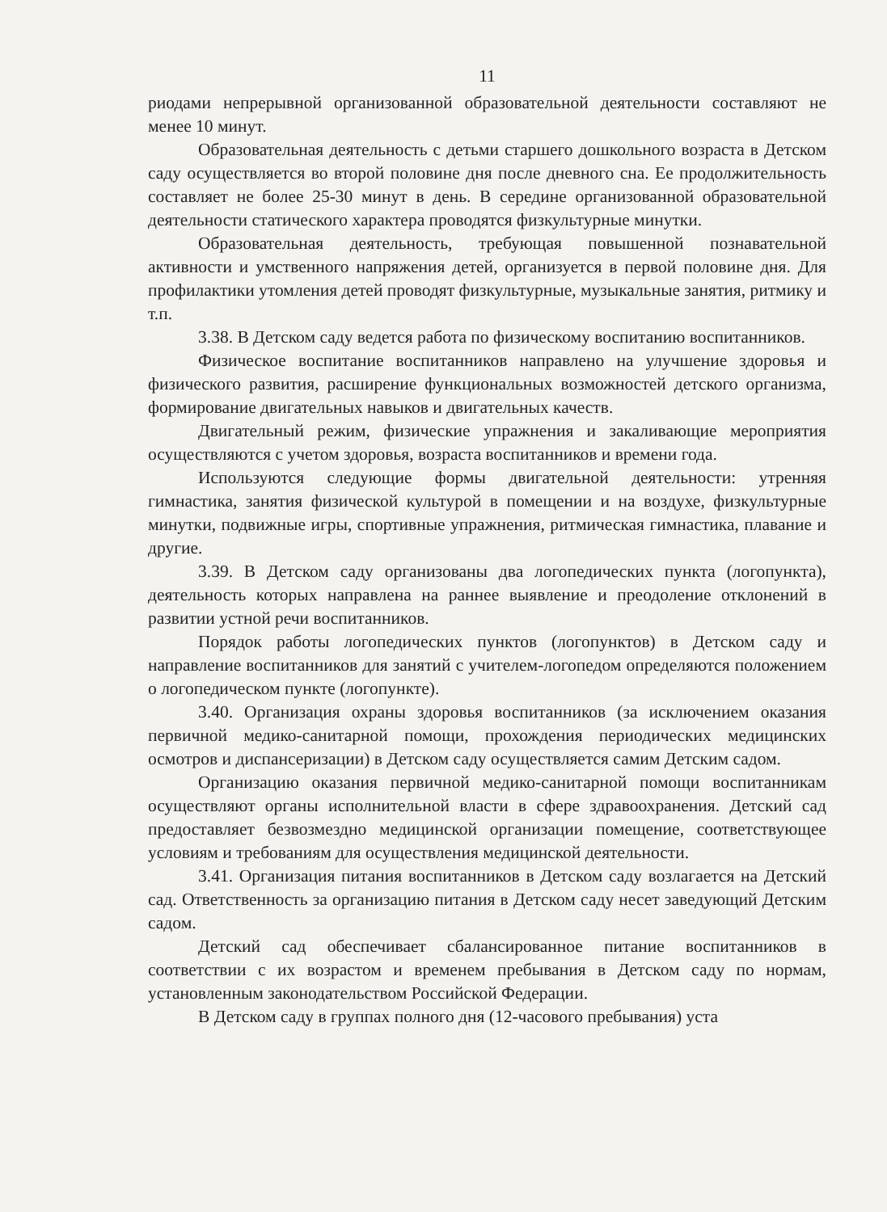11
риодами непрерывной организованной образовательной деятельности составляют не менее 10 минут.
Образовательная деятельность с детьми старшего дошкольного возраста в Детском саду осуществляется во второй половине дня после дневного сна. Ее продолжительность составляет не более 25-30 минут в день. В середине организованной образовательной деятельности статического характера проводятся физкультурные минутки.
Образовательная деятельность, требующая повышенной познавательной активности и умственного напряжения детей, организуется в первой половине дня. Для профилактики утомления детей проводят физкультурные, музыкальные занятия, ритмику и т.п.
3.38. В Детском саду ведется работа по физическому воспитанию воспитанников.
Физическое воспитание воспитанников направлено на улучшение здоровья и физического развития, расширение функциональных возможностей детского организма, формирование двигательных навыков и двигательных качеств.
Двигательный режим, физические упражнения и закаливающие мероприятия осуществляются с учетом здоровья, возраста воспитанников и времени года.
Используются следующие формы двигательной деятельности: утренняя гимнастика, занятия физической культурой в помещении и на воздухе, физкультурные минутки, подвижные игры, спортивные упражнения, ритмическая гимнастика, плавание и другие.
3.39. В Детском саду организованы два логопедических пункта (логопункта), деятельность которых направлена на раннее выявление и преодоление отклонений в развитии устной речи воспитанников.
Порядок работы логопедических пунктов (логопунктов) в Детском саду и направление воспитанников для занятий с учителем-логопедом определяются положением о логопедическом пункте (логопункте).
3.40. Организация охраны здоровья воспитанников (за исключением оказания первичной медико-санитарной помощи, прохождения периодических медицинских осмотров и диспансеризации) в Детском саду осуществляется самим Детским садом.
Организацию оказания первичной медико-санитарной помощи воспитанникам осуществляют органы исполнительной власти в сфере здравоохранения. Детский сад предоставляет безвозмездно медицинской организации помещение, соответствующее условиям и требованиям для осуществления медицинской деятельности.
3.41. Организация питания воспитанников в Детском саду возлагается на Детский сад. Ответственность за организацию питания в Детском саду несет заведующий Детским садом.
Детский сад обеспечивает сбалансированное питание воспитанников в соответствии с их возрастом и временем пребывания в Детском саду по нормам, установленным законодательством Российской Федерации.
В Детском саду в группах полного дня (12-часового пребывания) уста